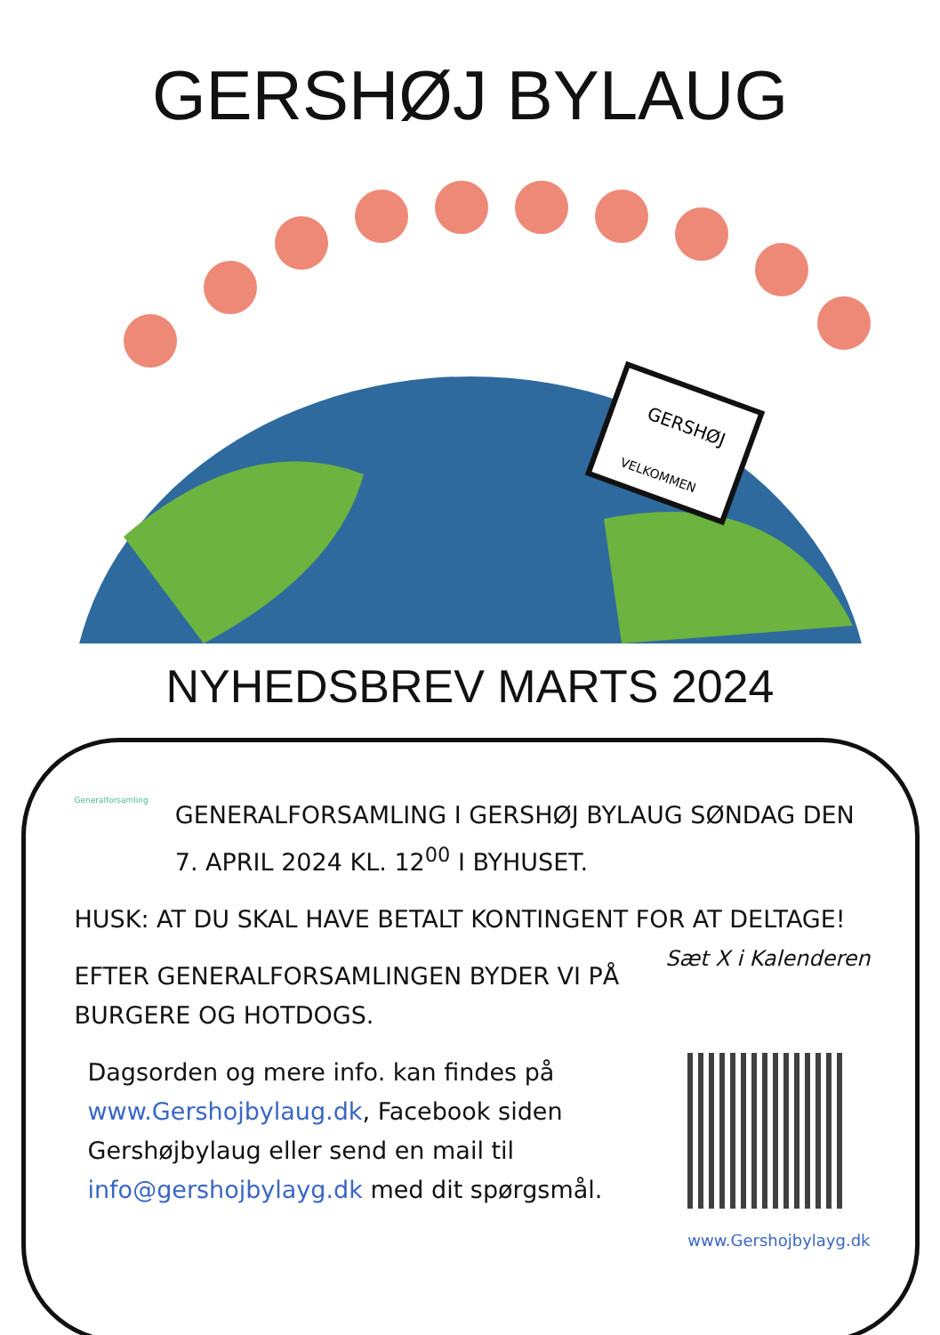GERSHØJ BYLAUG
GERSHØJ
VELKOMMEN
NYHEDSBREV MARTS 2024
Generalforsamling
GENERALFORSAMLING I GERSHØJ BYLAUG SØNDAG DEN 7. APRIL 2024 KL. 12<sup>00</sup> I BYHUSET.
HUSK: AT DU SKAL HAVE BETALT KONTINGENT FOR AT DELTAGE! Sæt X i Kalenderen
EFTER GENERALFORSAMLINGEN BYDER VI PÅ BURGERE OG HOTDOGS.
Dagsorden og mere info. kan findes på www.Gershojbylaug.dk, Facebook siden Gershøjbylaug eller send en mail til info@gershojbylayg.dk med dit spørgsmål.
www.Gershojbylayg.dk